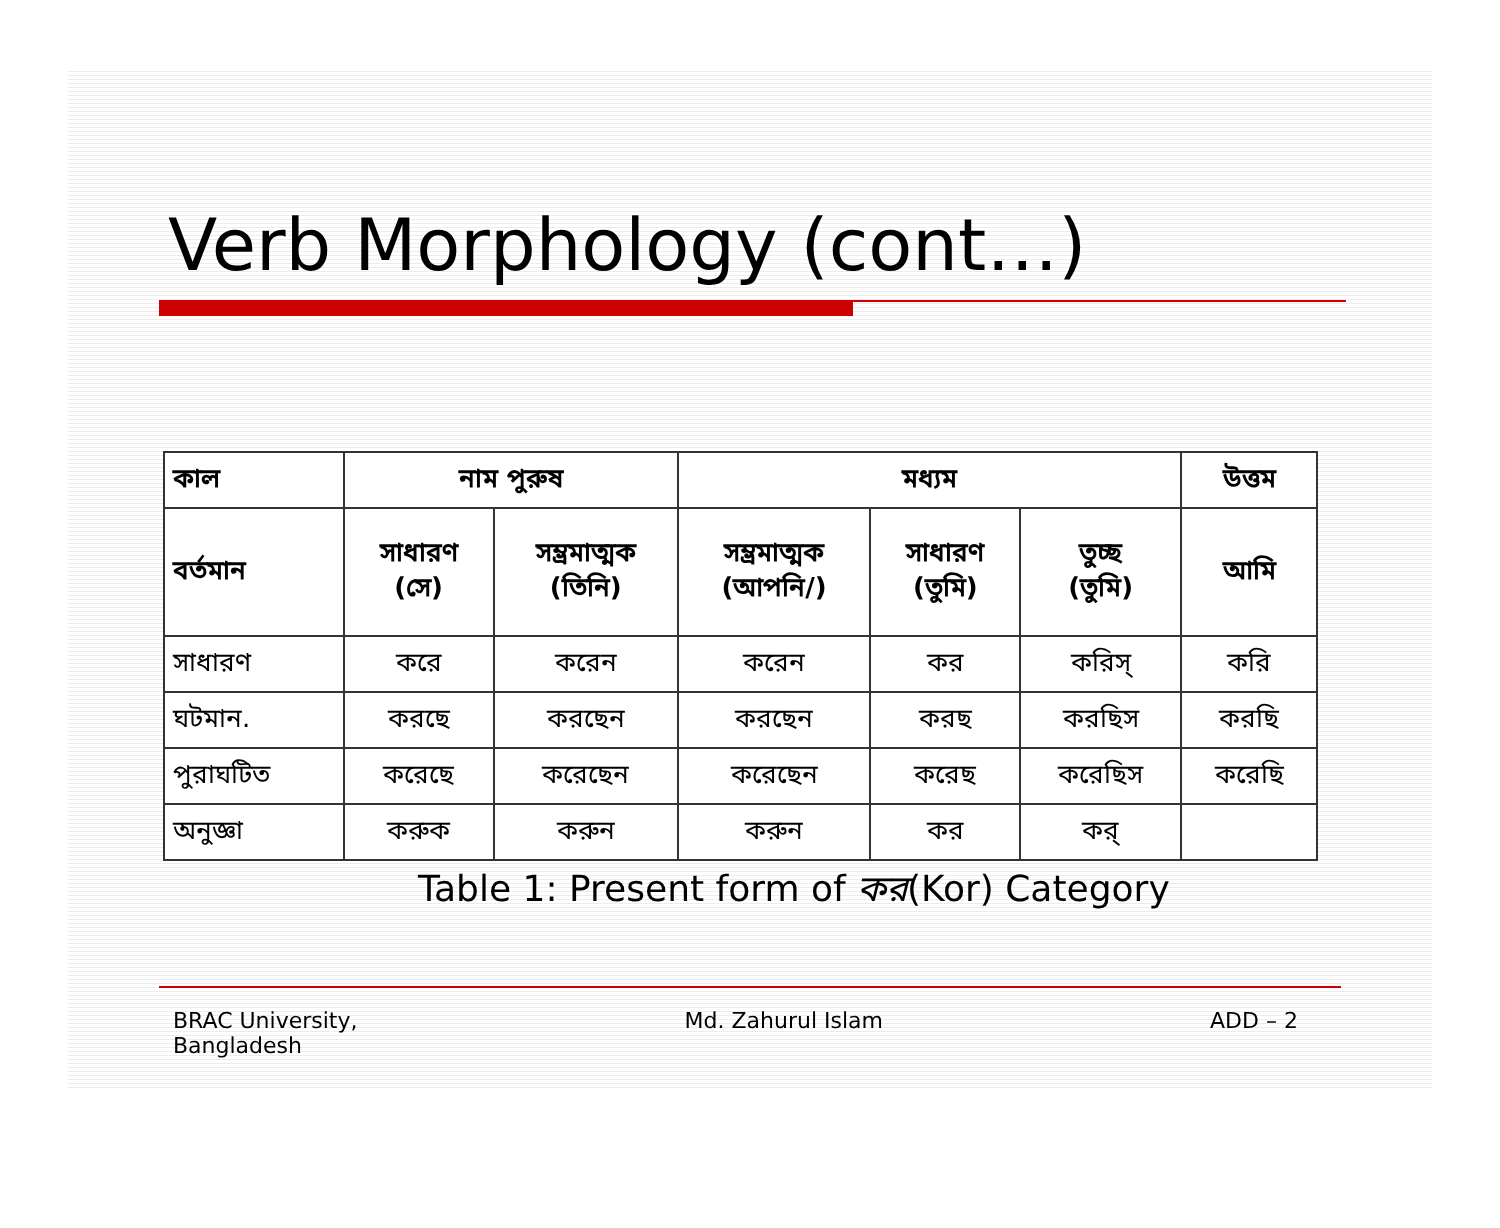Verb Morphology (cont…)
| কাল | নাম পুরুষ | | মধ্যম | | | উত্তম |
| --- | --- | --- | --- | --- | --- | --- |
| বর্তমান | সাধারণ (সে) | সম্ভ্রমাত্মক (তিনি) | সম্ভ্রমাত্মক (আপনি/) | সাধারণ (তুমি) | তুচ্ছ (তুমি) | আমি |
| সাধারণ | করে | করেন | করেন | কর | করিস্ | করি |
| ঘটমান. | করছে | করছেন | করছেন | করছ | করছিস | করছি |
| পুরাঘটিত | করেছে | করেছেন | করেছেন | করেছ | করেছিস | করেছি |
| অনুজ্ঞা | করুক | করুন | করুন | কর | কর্ | |
Table 1: Present form of কর(Kor) Category
BRAC University,
Bangladesh
Md. Zahurul Islam ADD – 2